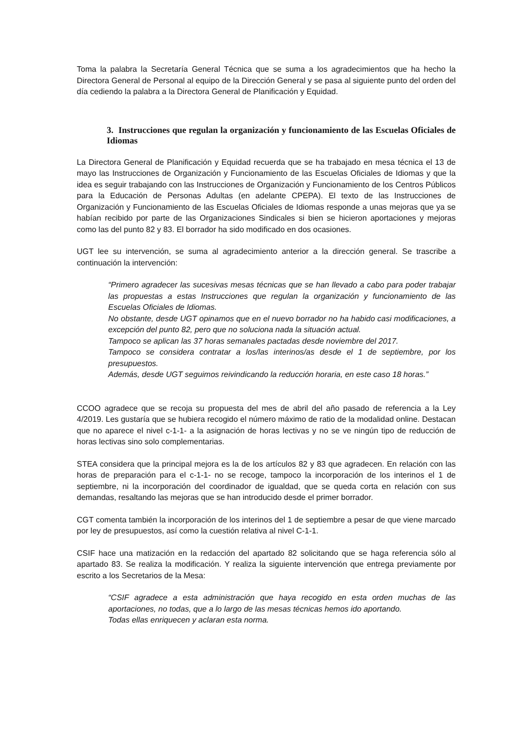Toma la palabra la Secretaría General Técnica que se suma a los agradecimientos que ha hecho la Directora General de Personal al equipo de la Dirección General y se pasa al siguiente punto del orden del día cediendo la palabra a la Directora General de Planificación y Equidad.
3. Instrucciones que regulan la organización y funcionamiento de las Escuelas Oficiales de Idiomas
La Directora General de Planificación y Equidad recuerda que se ha trabajado en mesa técnica el 13 de mayo las Instrucciones de Organización y Funcionamiento de las Escuelas Oficiales de Idiomas y que la idea es seguir trabajando con las Instrucciones de Organización y Funcionamiento de los Centros Públicos para la Educación de Personas Adultas (en adelante CPEPA). El texto de las Instrucciones de Organización y Funcionamiento de las Escuelas Oficiales de Idiomas responde a unas mejoras que ya se habían recibido por parte de las Organizaciones Sindicales si bien se hicieron aportaciones y mejoras como las del punto 82 y 83. El borrador ha sido modificado en dos ocasiones.
UGT lee su intervención, se suma al agradecimiento anterior a la dirección general. Se trascribe a continuación la intervención:
“Primero agradecer las sucesivas mesas técnicas que se han llevado a cabo para poder trabajar las propuestas a estas Instrucciones que regulan la organización y funcionamiento de las Escuelas Oficiales de Idiomas.
No obstante, desde UGT opinamos que en el nuevo borrador no ha habido casi modificaciones, a excepción del punto 82, pero que no soluciona nada la situación actual.
Tampoco se aplican las 37 horas semanales pactadas desde noviembre del 2017.
Tampoco se considera contratar a los/las interinos/as desde el 1 de septiembre, por los presupuestos.
Además, desde UGT seguimos reivindicando la reducción horaria, en este caso 18 horas.”
CCOO agradece que se recoja su propuesta del mes de abril del año pasado de referencia a la Ley 4/2019. Les gustaría que se hubiera recogido el número máximo de ratio de la modalidad online. Destacan que no aparece el nivel c-1-1- a la asignación de horas lectivas y no se ve ningún tipo de reducción de horas lectivas sino solo complementarias.
STEA considera que la principal mejora es la de los artículos 82 y 83 que agradecen. En relación con las horas de preparación para el c-1-1- no se recoge, tampoco la incorporación de los interinos el 1 de septiembre, ni la incorporación del coordinador de igualdad, que se queda corta en relación con sus demandas, resaltando las mejoras que se han introducido desde el primer borrador.
CGT comenta también la incorporación de los interinos del 1 de septiembre a pesar de que viene marcado por ley de presupuestos, así como la cuestión relativa al nivel C-1-1.
CSIF hace una matización en la redacción del apartado 82 solicitando que se haga referencia sólo al apartado 83. Se realiza la modificación. Y realiza la siguiente intervención que entrega previamente por escrito a los Secretarios de la Mesa:
“CSIF agradece a esta administración que haya recogido en esta orden muchas de las aportaciones, no todas, que a lo largo de las mesas técnicas hemos ido aportando.
Todas ellas enriquecen y aclaran esta norma.